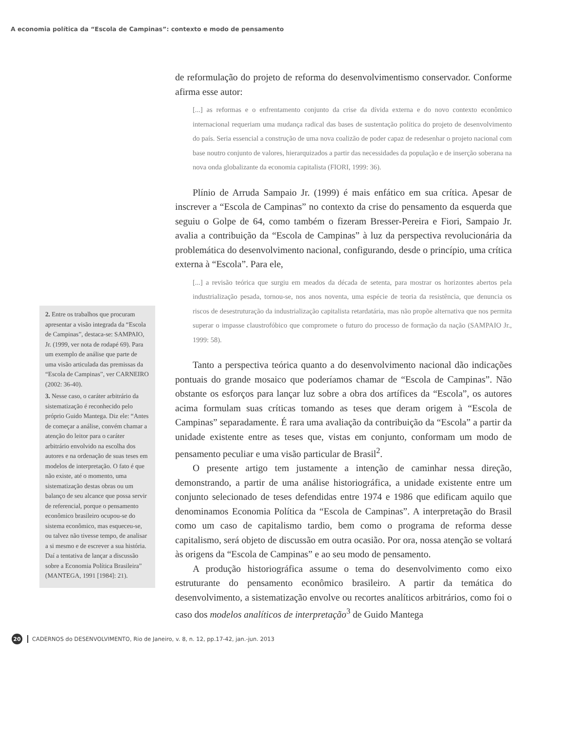A economia política da “Escola de Campinas”: contexto e modo de pensamento
de reformulação do projeto de reforma do desenvolvimentismo conservador. Conforme afirma esse autor:
[...] as reformas e o enfrentamento conjunto da crise da dívida externa e do novo contexto econômico internacional requeriam uma mudança radical das bases de sustentação política do projeto de desenvolvimento do país. Seria essencial a construção de uma nova coalizão de poder capaz de redesenhar o projeto nacional com base noutro conjunto de valores, hierarquizados a partir das necessidades da população e de inserção soberana na nova onda globalizante da economia capitalista (FIORI, 1999: 36).
Plínio de Arruda Sampaio Jr. (1999) é mais enfático em sua crítica. Apesar de inscrever a “Escola de Campinas” no contexto da crise do pensamento da esquerda que seguiu o Golpe de 64, como também o fizeram Bresser-Pereira e Fiori, Sampaio Jr. avalia a contribuição da “Escola de Campinas” à luz da perspectiva revolucionária da problemática do desenvolvimento nacional, configurando, desde o princípio, uma crítica externa à “Escola”. Para ele,
[...] a revisão teórica que surgiu em meados da década de setenta, para mostrar os horizontes abertos pela industrialização pesada, tornou-se, nos anos noventa, uma espécie de teoria da resistência, que denuncia os riscos de desestruturação da industrialização capitalista retardatária, mas não propõe alternativa que nos permita superar o impasse claustrofóbico que compromete o futuro do processo de formação da nação (SAMPAIO Jr., 1999: 58).
Tanto a perspectiva teórica quanto a do desenvolvimento nacional dão indicações pontuais do grande mosaico que poderíamos chamar de “Escola de Campinas”. Não obstante os esforços para lançar luz sobre a obra dos artífices da “Escola”, os autores acima formulam suas críticas tomando as teses que deram origem à “Escola de Campinas” separadamente. É rara uma avaliação da contribuição da “Escola” a partir da unidade existente entre as teses que, vistas em conjunto, conformam um modo de pensamento peculiar e uma visão particular de Brasil<sup>2</sup>.
O presente artigo tem justamente a intenção de caminhar nessa direção, demonstrando, a partir de uma análise historiográfica, a unidade existente entre um conjunto selecionado de teses defendidas entre 1974 e 1986 que edificam aquilo que denominamos Economia Política da “Escola de Campinas”. A interpretação do Brasil como um caso de capitalismo tardio, bem como o programa de reforma desse capitalismo, será objeto de discussão em outra ocasião. Por ora, nossa atenção se voltará às origens da “Escola de Campinas” e ao seu modo de pensamento.
A produção historiográfica assume o tema do desenvolvimento como eixo estruturante do pensamento econômico brasileiro. A partir da temática do desenvolvimento, a sistematização envolve ou recortes analíticos arbitrários, como foi o caso dos modelos analíticos de interpretação<sup>3</sup> de Guido Mantega
2. Entre os trabalhos que procuram apresentar a visão integrada da “Escola de Campinas”, destaca-se: SAMPAIO, Jr. (1999, ver nota de rodapé 69). Para um exemplo de análise que parte de uma visão articulada das premissas da “Escola de Campinas”, ver CARNEIRO (2002: 36-40).
3. Nesse caso, o caráter arbitrário da sistematização é reconhecido pelo próprio Guido Mantega. Diz ele: “Antes de começar a análise, convém chamar a atenção do leitor para o caráter arbitrário envolvido na escolha dos autores e na ordenação de suas teses em modelos de interpretação. O fato é que não existe, até o momento, uma sistematização destas obras ou um balanço de seu alcance que possa servir de referencial, porque o pensamento econômico brasileiro ocupou-se do sistema econômico, mas esqueceu-se, ou talvez não tivesse tempo, de analisar a si mesmo e de escrever a sua história. Daí a tentativa de lançar a discussão sobre a Economia Política Brasileira” (MANTEGA, 1991 [1984]: 21).
20 CADERNOS do DESENVOLVIMENTO, Rio de Janeiro, v. 8, n. 12, pp.17-42, jan.-jun. 2013